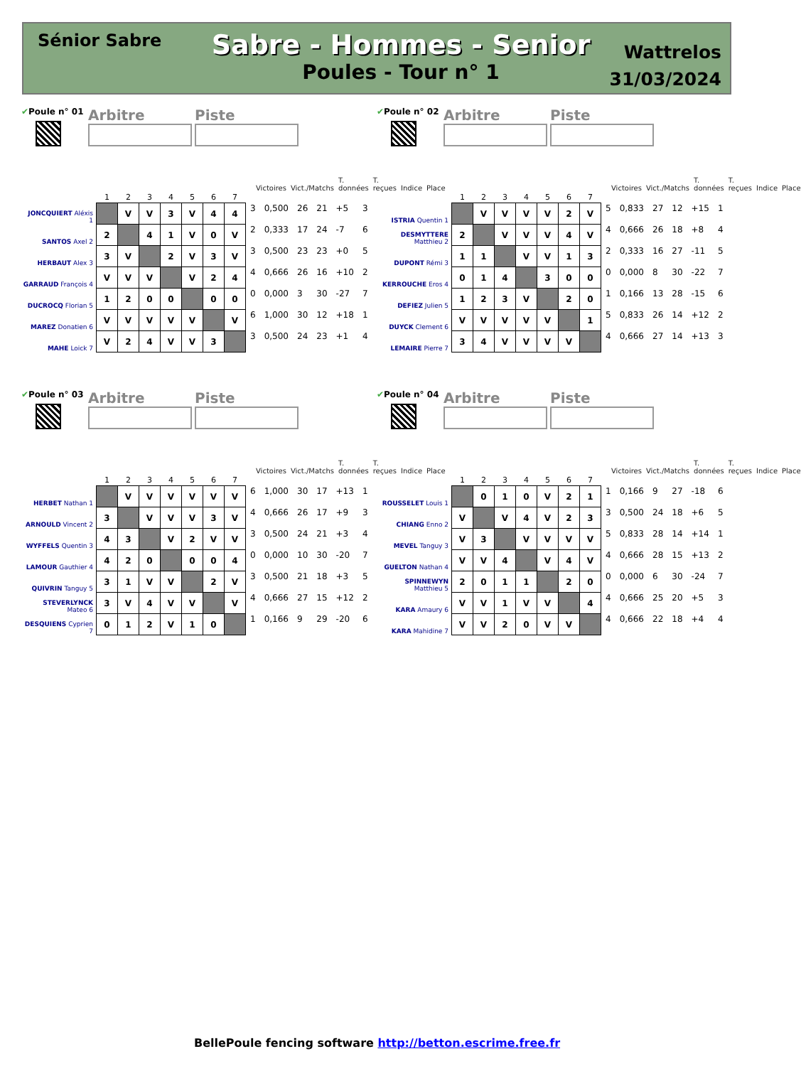Sénior Sabre
Sabre - Hommes - Senior
Poules - Tour n° 1
Wattrelos
31/03/2024
✔Poule n° 01
Arbitre Piste
Victoires Vict./Matchs T. données T. reçues Indice Place
| | 1 | 2 | 3 | 4 | 5 | 6 | 7 | | | | | | |
| --- | --- | --- | --- | --- | --- | --- | --- | --- | --- | --- | --- | --- | --- |
| JONCQUIERT Aléxis 1 | | V | V | 3 | V | 4 | 4 | 3 | 0,500 | 26 | 21 | +5 | 3 |
| SANTOS Axel 2 | 2 | | 4 | 1 | V | 0 | V | 2 | 0,333 | 17 | 24 | -7 | 6 |
| HERBAUT Alex 3 | 3 | V | | 2 | V | 3 | V | 3 | 0,500 | 23 | 23 | +0 | 5 |
| GARRAUD François 4 | V | V | V | | V | 2 | 4 | 4 | 0,666 | 26 | 16 | +10 | 2 |
| DUCROCQ Florian 5 | 1 | 2 | 0 | 0 | | 0 | 0 | 0 | 0,000 | 3 | 30 | -27 | 7 |
| MAREZ Donatien 6 | V | V | V | V | V | | V | 6 | 1,000 | 30 | 12 | +18 | 1 |
| MAHE Loick 7 | V | 2 | 4 | V | V | 3 | | 3 | 0,500 | 24 | 23 | +1 | 4 |
✔Poule n° 02
Arbitre Piste
Victoires Vict./Matchs T. données T. reçues Indice Place
| | 1 | 2 | 3 | 4 | 5 | 6 | 7 | | | | | | |
| --- | --- | --- | --- | --- | --- | --- | --- | --- | --- | --- | --- | --- | --- |
| ISTRIA Quentin 1 | | V | V | V | V | 2 | V | 5 | 0,833 | 27 | 12 | +15 | 1 |
| DESMYTTERE Matthieu 2 | 2 | | V | V | V | 4 | V | 4 | 0,666 | 26 | 18 | +8 | 4 |
| DUPONT Rémi 3 | 1 | 1 | | V | V | 1 | 3 | 2 | 0,333 | 16 | 27 | -11 | 5 |
| KERROUCHE Eros 4 | 0 | 1 | 4 | | 3 | 0 | 0 | 0 | 0,000 | 8 | 30 | -22 | 7 |
| DEFIEZ Julien 5 | 1 | 2 | 3 | V | | 2 | 0 | 1 | 0,166 | 13 | 28 | -15 | 6 |
| DUYCK Clement 6 | V | V | V | V | V | | 1 | 5 | 0,833 | 26 | 14 | +12 | 2 |
| LEMAIRE Pierre 7 | 3 | 4 | V | V | V | V | | 4 | 0,666 | 27 | 14 | +13 | 3 |
✔Poule n° 03
Arbitre Piste
Victoires Vict./Matchs T. données T. reçues Indice Place
| | 1 | 2 | 3 | 4 | 5 | 6 | 7 | | | | | | |
| --- | --- | --- | --- | --- | --- | --- | --- | --- | --- | --- | --- | --- | --- |
| HERBET Nathan 1 | | V | V | V | V | V | V | 6 | 1,000 | 30 | 17 | +13 | 1 |
| ARNOULD Vincent 2 | 3 | | V | V | V | 3 | V | 4 | 0,666 | 26 | 17 | +9 | 3 |
| WYFFELS Quentin 3 | 4 | 3 | | V | 2 | V | V | 3 | 0,500 | 24 | 21 | +3 | 4 |
| LAMOUR Gauthier 4 | 4 | 2 | 0 | | 0 | 0 | 4 | 0 | 0,000 | 10 | 30 | -20 | 7 |
| QUIVRIN Tanguy 5 | 3 | 1 | V | V | | 2 | V | 3 | 0,500 | 21 | 18 | +3 | 5 |
| STEVERLYNCK Mateo 6 | 3 | V | 4 | V | V | | V | 4 | 0,666 | 27 | 15 | +12 | 2 |
| DESQUIENS Cyprien 7 | 0 | 1 | 2 | V | 1 | 0 | | 1 | 0,166 | 9 | 29 | -20 | 6 |
✔Poule n° 04
Arbitre Piste
Victoires Vict./Matchs T. données T. reçues Indice Place
| | 1 | 2 | 3 | 4 | 5 | 6 | 7 | | | | | | |
| --- | --- | --- | --- | --- | --- | --- | --- | --- | --- | --- | --- | --- | --- |
| ROUSSELET Louis 1 | | 0 | 1 | 0 | V | 2 | 1 | 1 | 0,166 | 9 | 27 | -18 | 6 |
| CHIANG Enno 2 | V | | V | 4 | V | 2 | 3 | 3 | 0,500 | 24 | 18 | +6 | 5 |
| MEVEL Tanguy 3 | V | 3 | | V | V | V | V | 5 | 0,833 | 28 | 14 | +14 | 1 |
| GUELTON Nathan 4 | V | V | 4 | | V | 4 | V | 4 | 0,666 | 28 | 15 | +13 | 2 |
| SPINNEWYN Matthieu 5 | 2 | 0 | 1 | 1 | | 2 | 0 | 0 | 0,000 | 6 | 30 | -24 | 7 |
| KARA Amaury 6 | V | V | 1 | V | V | | 4 | 4 | 0,666 | 25 | 20 | +5 | 3 |
| KARA Mahidine 7 | V | V | 2 | 0 | V | V | | 4 | 0,666 | 22 | 18 | +4 | 4 |
BellePoule fencing software http://betton.escrime.free.fr